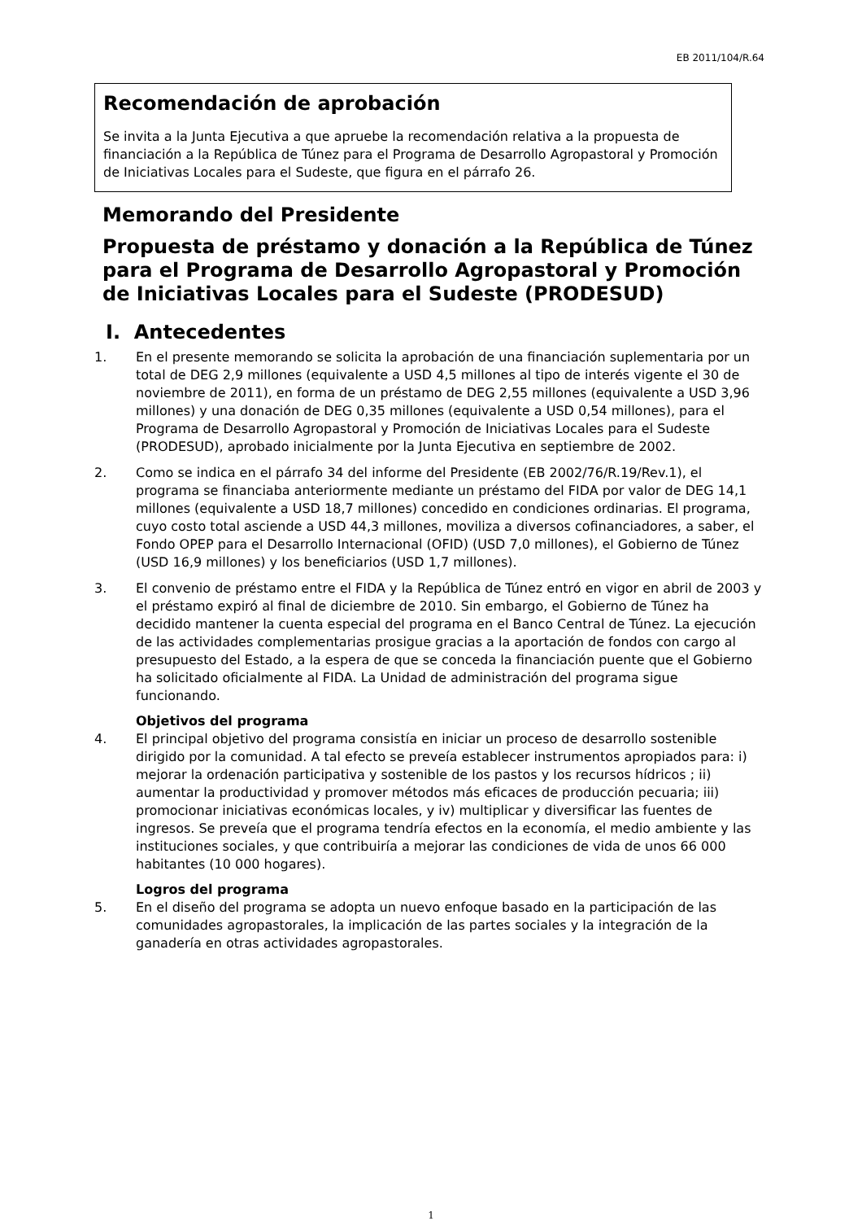EB 2011/104/R.64
Recomendación de aprobación
Se invita a la Junta Ejecutiva a que apruebe la recomendación relativa a la propuesta de financiación a la República de Túnez para el Programa de Desarrollo Agropastoral y Promoción de Iniciativas Locales para el Sudeste, que figura en el párrafo 26.
Memorando del Presidente
Propuesta de préstamo y donación a la República de Túnez para el Programa de Desarrollo Agropastoral y Promoción de Iniciativas Locales para el Sudeste (PRODESUD)
I. Antecedentes
1. En el presente memorando se solicita la aprobación de una financiación suplementaria por un total de DEG 2,9 millones (equivalente a USD 4,5 millones al tipo de interés vigente el 30 de noviembre de 2011), en forma de un préstamo de DEG 2,55 millones (equivalente a USD 3,96 millones) y una donación de DEG 0,35 millones (equivalente a USD 0,54 millones), para el Programa de Desarrollo Agropastoral y Promoción de Iniciativas Locales para el Sudeste (PRODESUD), aprobado inicialmente por la Junta Ejecutiva en septiembre de 2002.
2. Como se indica en el párrafo 34 del informe del Presidente (EB 2002/76/R.19/Rev.1), el programa se financiaba anteriormente mediante un préstamo del FIDA por valor de DEG 14,1 millones (equivalente a USD 18,7 millones) concedido en condiciones ordinarias. El programa, cuyo costo total asciende a USD 44,3 millones, moviliza a diversos cofinanciadores, a saber, el Fondo OPEP para el Desarrollo Internacional (OFID) (USD 7,0 millones), el Gobierno de Túnez (USD 16,9 millones) y los beneficiarios (USD 1,7 millones).
3. El convenio de préstamo entre el FIDA y la República de Túnez entró en vigor en abril de 2003 y el préstamo expiró al final de diciembre de 2010. Sin embargo, el Gobierno de Túnez ha decidido mantener la cuenta especial del programa en el Banco Central de Túnez. La ejecución de las actividades complementarias prosigue gracias a la aportación de fondos con cargo al presupuesto del Estado, a la espera de que se conceda la financiación puente que el Gobierno ha solicitado oficialmente al FIDA. La Unidad de administración del programa sigue funcionando.
Objetivos del programa
4. El principal objetivo del programa consistía en iniciar un proceso de desarrollo sostenible dirigido por la comunidad. A tal efecto se preveía establecer instrumentos apropiados para: i) mejorar la ordenación participativa y sostenible de los pastos y los recursos hídricos ; ii) aumentar la productividad y promover métodos más eficaces de producción pecuaria; iii) promocionar iniciativas económicas locales, y iv) multiplicar y diversificar las fuentes de ingresos. Se preveía que el programa tendría efectos en la economía, el medio ambiente y las instituciones sociales, y que contribuiría a mejorar las condiciones de vida de unos 66 000 habitantes (10 000 hogares).
Logros del programa
5. En el diseño del programa se adopta un nuevo enfoque basado en la participación de las comunidades agropastorales, la implicación de las partes sociales y la integración de la ganadería en otras actividades agropastorales.
1